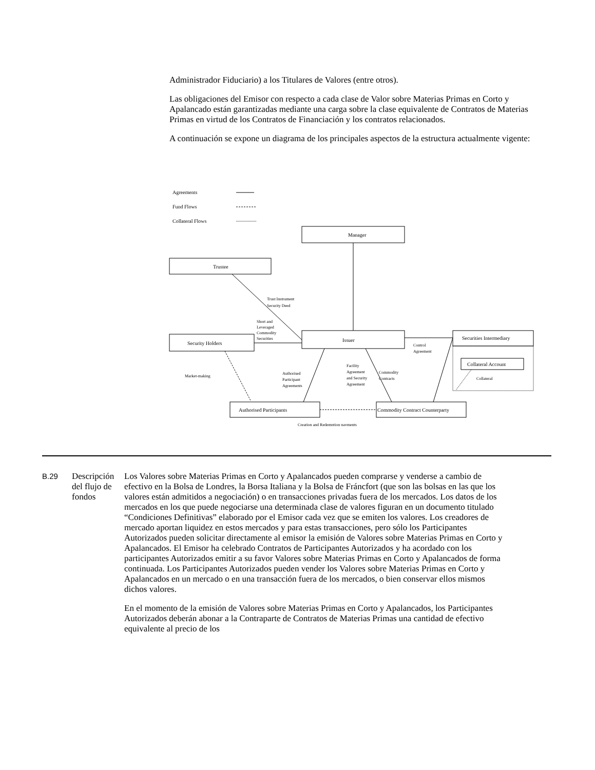Administrador Fiduciario) a los Titulares de Valores (entre otros).
Las obligaciones del Emisor con respecto a cada clase de Valor sobre Materias Primas en Corto y Apalancado están garantizadas mediante una carga sobre la clase equivalente de Contratos de Materias Primas en virtud de los Contratos de Financiación y los contratos relacionados.
A continuación se expone un diagrama de los principales aspectos de la estructura actualmente vigente:
Agreements
Fund Flows
Collateral Flows
Manager
Trustee
Issuer
Security Holders
Securities Intermediary
Collateral Account
Authorised Participants
Commodity Contract Counterparty
Creation and Redemption payments
Trust Instrument
Security Deed
Short and
Leveraged
Commodity
Securities
Control
Agreement
Market-making
Authorised
Participant
Agreements
Facility
Agreement
and Security
Agreement
Commodity
Contracts
Collateral
B.29 Descripción del flujo de fondos
Los Valores sobre Materias Primas en Corto y Apalancados pueden comprarse y venderse a cambio de efectivo en la Bolsa de Londres, la Borsa Italiana y la Bolsa de Fráncfort (que son las bolsas en las que los valores están admitidos a negociación) o en transacciones privadas fuera de los mercados. Los datos de los mercados en los que puede negociarse una determinada clase de valores figuran en un documento titulado “Condiciones Definitivas” elaborado por el Emisor cada vez que se emiten los valores. Los creadores de mercado aportan liquidez en estos mercados y para estas transacciones, pero sólo los Participantes Autorizados pueden solicitar directamente al emisor la emisión de Valores sobre Materias Primas en Corto y Apalancados. El Emisor ha celebrado Contratos de Participantes Autorizados y ha acordado con los participantes Autorizados emitir a su favor Valores sobre Materias Primas en Corto y Apalancados de forma continuada. Los Participantes Autorizados pueden vender los Valores sobre Materias Primas en Corto y Apalancados en un mercado o en una transacción fuera de los mercados, o bien conservar ellos mismos dichos valores.
En el momento de la emisión de Valores sobre Materias Primas en Corto y Apalancados, los Participantes Autorizados deberán abonar a la Contraparte de Contratos de Materias Primas una cantidad de efectivo equivalente al precio de los